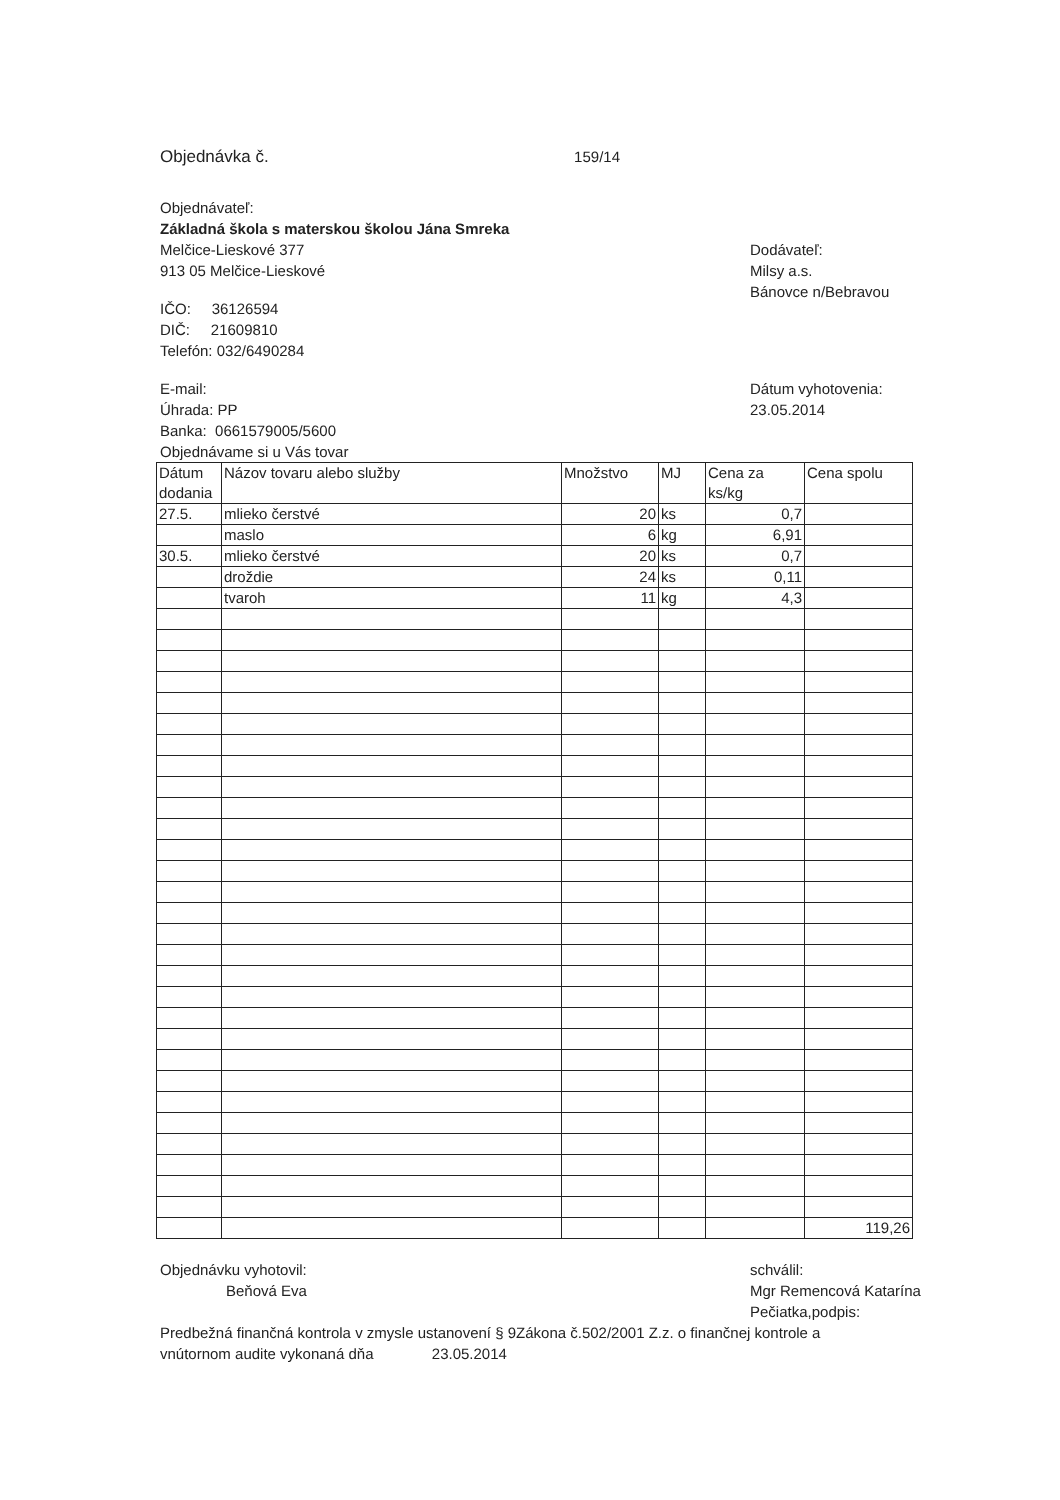Objednávka č. 159/14
Objednávateľ:
Základná škola s materskou školou Jána Smreka
Melčice-Lieskové 377
913 05 Melčice-Lieskové
IČO: 36126594
DIČ: 21609810
Telefón: 032/6490284
Dodávateľ:
Milsy a.s.
Bánovce n/Bebravou
E-mail:
Úhrada: PP
Banka: 0661579005/5600
Objednávame si u Vás tovar
Dátum vyhotovenia:
23.05.2014
| Dátum dodania | Názov tovaru alebo služby | Množstvo | MJ | Cena za ks/kg | Cena spolu |
| 27.5. | mlieko čerstvé | 20 | ks | 0,7 | |
| | maslo | 6 | kg | 6,91 | |
| 30.5. | mlieko čerstvé | 20 | ks | 0,7 | |
| | droždie | 24 | ks | 0,11 | |
| | tvaroh | 11 | kg | 4,3 | |
| | | | | | 119,26 |
Objednávku vyhotovil:
Beňová Eva
schválil:
Mgr Remencová Katarína
Pečiatka,podpis:
Predbežná finančná kontrola v zmysle ustanovení § 9Zákona č.502/2001 Z.z. o finančnej kontrole a vnútornom audite vykonaná dňa 23.05.2014